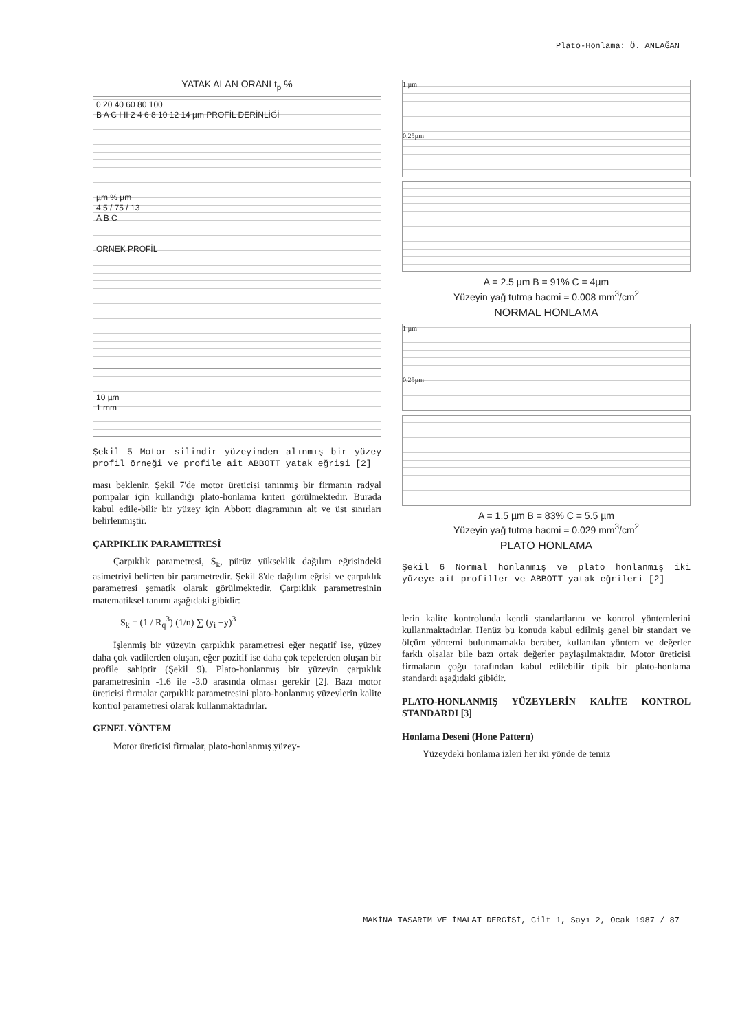Plato-Honlama: Ö. ANLAĞAN
YATAK ALAN ORANI t<sub>p</sub> %
0 20 40 60 80 100
B A C I II 2 4 6 8 10 12 14 µm PROFİL DERİNLİĞİ
µm % µm
4.5 / 75 / 13
A B C
ÖRNEK PROFİL
10 µm
1 mm
Şekil 5 Motor silindir yüzeyinden alınmış bir yüzey profil örneği ve profile ait ABBOTT yatak eğrisi [2]
ması beklenir. Şekil 7'de motor üreticisi tanınmış bir firmanın radyal pompalar için kullandığı plato-honlama kriteri görülmektedir. Burada kabul edile-bilir bir yüzey için Abbott diagramının alt ve üst sınırları belirlenmiştir.
ÇARPIKLIK PARAMETRESİ
Çarpıklık parametresi, S<sub>k</sub>, pürüz yükseklik dağılım eğrisindeki asimetriyi belirten bir parametredir. Şekil 8'de dağılım eğrisi ve çarpıklık parametresi şematik olarak görülmektedir. Çarpıklık parametresinin matematiksel tanımı aşağıdaki gibidir:
S<sub>k</sub> = (1 / R<sub>q</sub><sup>3</sup>) (1/n) ∑ (y<sub>i</sub> −y)<sup>3</sup>
İşlenmiş bir yüzeyin çarpıklık parametresi eğer negatif ise, yüzey daha çok vadilerden oluşan, eğer pozitif ise daha çok tepelerden oluşan bir profile sahiptir (Şekil 9). Plato-honlanmış bir yüzeyin çarpıklık parametresinin -1.6 ile -3.0 arasında olması gerekir [2]. Bazı motor üreticisi firmalar çarpıklık parametresini plato-honlanmış yüzeylerin kalite kontrol parametresi olarak kullanmaktadırlar.
GENEL YÖNTEM
Motor üreticisi firmalar, plato-honlanmış yüzey-
1 µm
0.25µm
A = 2.5 µm B = 91% C = 4µm
Yüzeyin yağ tutma hacmi = 0.008 mm<sup>3</sup>/cm<sup>2</sup>
NORMAL HONLAMA
1 µm
0.25µm
A = 1.5 µm B = 83% C = 5.5 µm
Yüzeyin yağ tutma hacmi = 0.029 mm<sup>3</sup>/cm<sup>2</sup>
PLATO HONLAMA
Şekil 6 Normal honlanmış ve plato honlanmış iki yüzeye ait profiller ve ABBOTT yatak eğrileri [2]
lerin kalite kontrolunda kendi standartlarını ve kontrol yöntemlerini kullanmaktadırlar. Henüz bu konuda kabul edilmiş genel bir standart ve ölçüm yöntemi bulunmamakla beraber, kullanılan yöntem ve değerler farklı olsalar bile bazı ortak değerler paylaşılmaktadır. Motor üreticisi firmaların çoğu tarafından kabul edilebilir tipik bir plato-honlama standardı aşağıdaki gibidir.
PLATO-HONLANMIŞ YÜZEYLERİN KALİTE KONTROL STANDARDI [3]
Honlama Deseni (Hone Pattern)
Yüzeydeki honlama izleri her iki yönde de temiz
MAKİNA TASARIM VE İMALAT DERGİSİ, Cilt 1, Sayı 2, Ocak 1987 / 87